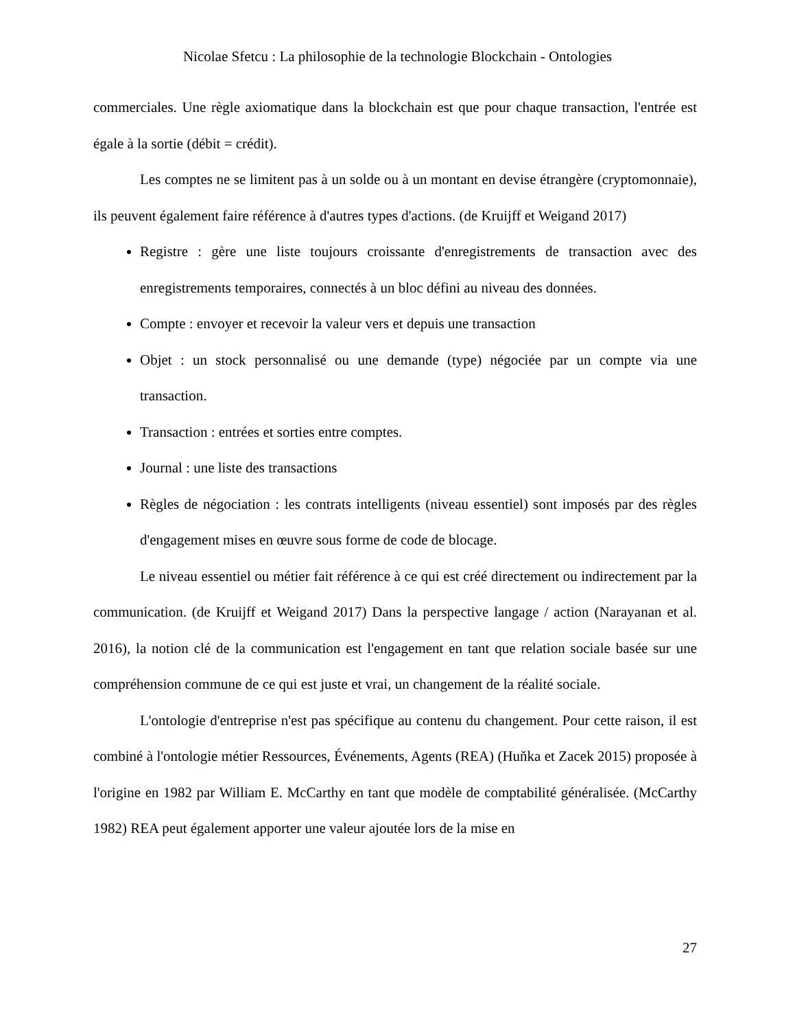Nicolae Sfetcu : La philosophie de la technologie Blockchain - Ontologies
commerciales. Une règle axiomatique dans la blockchain est que pour chaque transaction, l'entrée est égale à la sortie (débit = crédit).
Les comptes ne se limitent pas à un solde ou à un montant en devise étrangère (cryptomonnaie), ils peuvent également faire référence à d'autres types d'actions. (de Kruijff et Weigand 2017)
Registre : gère une liste toujours croissante d'enregistrements de transaction avec des enregistrements temporaires, connectés à un bloc défini au niveau des données.
Compte : envoyer et recevoir la valeur vers et depuis une transaction
Objet : un stock personnalisé ou une demande (type) négociée par un compte via une transaction.
Transaction : entrées et sorties entre comptes.
Journal : une liste des transactions
Règles de négociation : les contrats intelligents (niveau essentiel) sont imposés par des règles d'engagement mises en œuvre sous forme de code de blocage.
Le niveau essentiel ou métier fait référence à ce qui est créé directement ou indirectement par la communication. (de Kruijff et Weigand 2017) Dans la perspective langage / action (Narayanan et al. 2016), la notion clé de la communication est l'engagement en tant que relation sociale basée sur une compréhension commune de ce qui est juste et vrai, un changement de la réalité sociale.
L'ontologie d'entreprise n'est pas spécifique au contenu du changement. Pour cette raison, il est combiné à l'ontologie métier Ressources, Événements, Agents (REA) (Huňka et Zacek 2015) proposée à l'origine en 1982 par William E. McCarthy en tant que modèle de comptabilité généralisée. (McCarthy 1982) REA peut également apporter une valeur ajoutée lors de la mise en
27